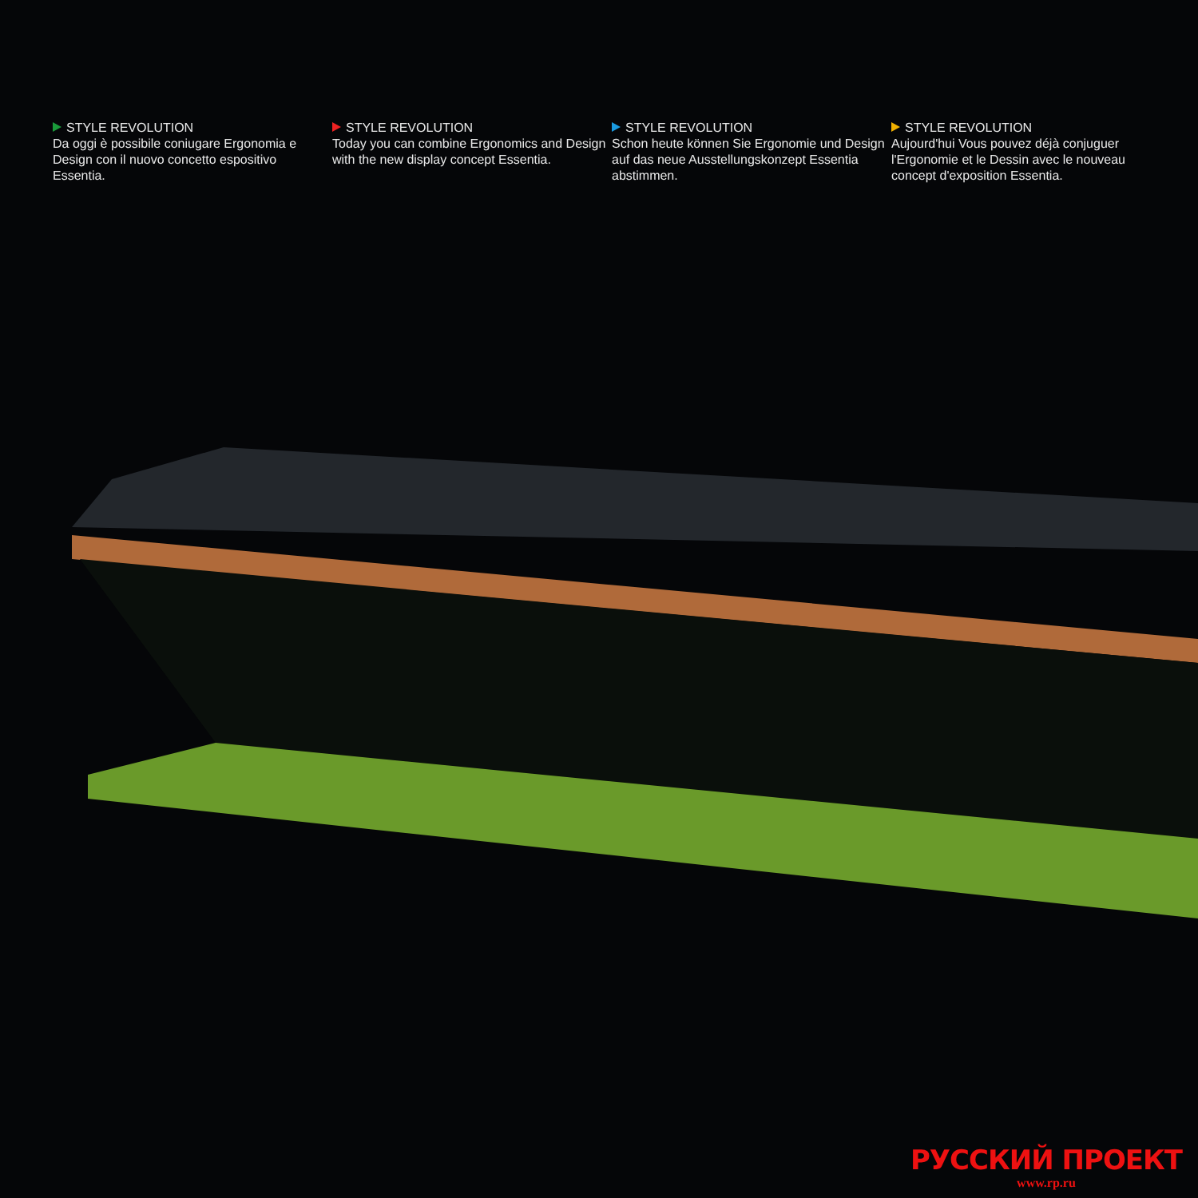STYLE REVOLUTION
Da oggi è possibile coniugare Ergonomia e Design con il nuovo concetto espositivo Essentia.
STYLE REVOLUTION
Today you can combine Ergonomics and Design with the new display concept Essentia.
STYLE REVOLUTION
Schon heute können Sie Ergonomie und Design auf das neue Ausstellungskonzept Essentia abstimmen.
STYLE REVOLUTION
Aujourd'hui Vous pouvez déjà conjuguer l'Ergonomie et le Dessin avec le nouveau concept d'exposition Essentia.
РУССКИЙ ПРОЕКТ
www.rp.ru